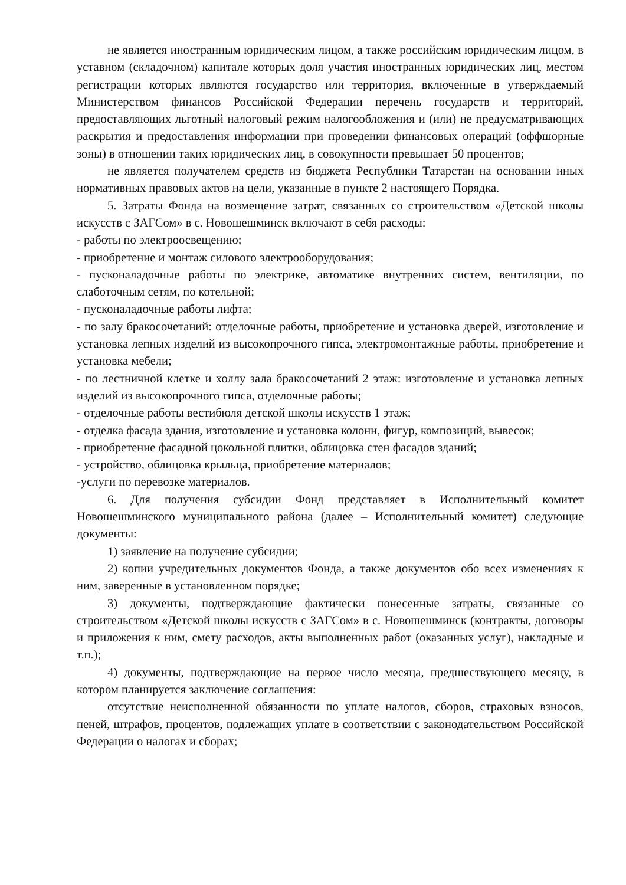не является иностранным юридическим лицом, а также российским юридическим лицом, в уставном (складочном) капитале которых доля участия иностранных юридических лиц, местом регистрации которых являются государство или территория, включенные в утверждаемый Министерством финансов Российской Федерации перечень государств и территорий, предоставляющих льготный налоговый режим налогообложения и (или) не предусматривающих раскрытия и предоставления информации при проведении финансовых операций (оффшорные зоны) в отношении таких юридических лиц, в совокупности превышает 50 процентов;
не является получателем средств из бюджета Республики Татарстан на основании иных нормативных правовых актов на цели, указанные в пункте 2 настоящего Порядка.
5. Затраты Фонда на возмещение затрат, связанных со строительством «Детской школы искусств с ЗАГСом» в с. Новошешминск включают в себя расходы:
- работы по электроосвещению;
- приобретение и монтаж силового электрооборудования;
- пусконаладочные работы по электрике, автоматике внутренних систем, вентиляции, по слаботочным сетям, по котельной;
- пусконаладочные работы лифта;
- по залу бракосочетаний: отделочные работы, приобретение и установка дверей, изготовление и установка лепных изделий из высокопрочного гипса, электромонтажные работы, приобретение и установка мебели;
- по лестничной клетке и холлу зала бракосочетаний 2 этаж: изготовление и установка лепных изделий из высокопрочного гипса, отделочные работы;
- отделочные работы вестибюля детской школы искусств 1 этаж;
- отделка фасада здания, изготовление и установка колонн, фигур, композиций, вывесок;
- приобретение фасадной цокольной плитки, облицовка стен фасадов зданий;
- устройство, облицовка крыльца, приобретение материалов;
-услуги по перевозке материалов.
6. Для получения субсидии Фонд представляет в Исполнительный комитет Новошешминского муниципального района (далее – Исполнительный комитет) следующие документы:
1) заявление на получение субсидии;
2) копии учредительных документов Фонда, а также документов обо всех изменениях к ним, заверенные в установленном порядке;
3) документы, подтверждающие фактически понесенные затраты, связанные со строительством «Детской школы искусств с ЗАГСом» в с. Новошешминск (контракты, договоры и приложения к ним, смету расходов, акты выполненных работ (оказанных услуг), накладные и т.п.);
4) документы, подтверждающие на первое число месяца, предшествующего месяцу, в котором планируется заключение соглашения:
отсутствие неисполненной обязанности по уплате налогов, сборов, страховых взносов, пеней, штрафов, процентов, подлежащих уплате в соответствии с законодательством Российской Федерации о налогах и сборах;